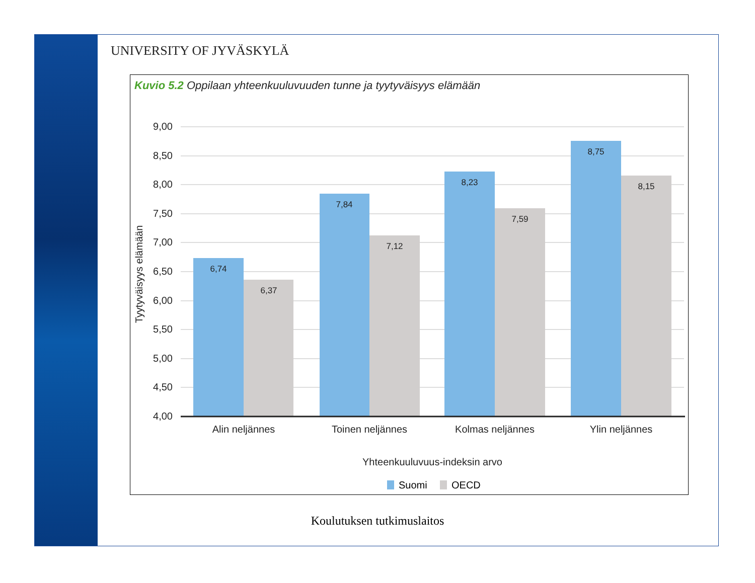UNIVERSITY OF JYVÄSKYLÄ
Kuvio 5.2 Oppilaan yhteenkuuluvuuden tunne ja tyytyväisyys elämään
9,00
8,50
8,00
7,50
7,00
6,50
6,00
5,50
5,00
4,50
4,00
6,74
6,37
7,84
7,12
8,23
7,59
8,75
8,15
Alin neljännes
Toinen neljännes
Kolmas neljännes
Ylin neljännes
Yhteenkuuluvuus-indeksin arvo
Tyytyväisyys elämään
Suomi
OECD
Koulutuksen tutkimuslaitos